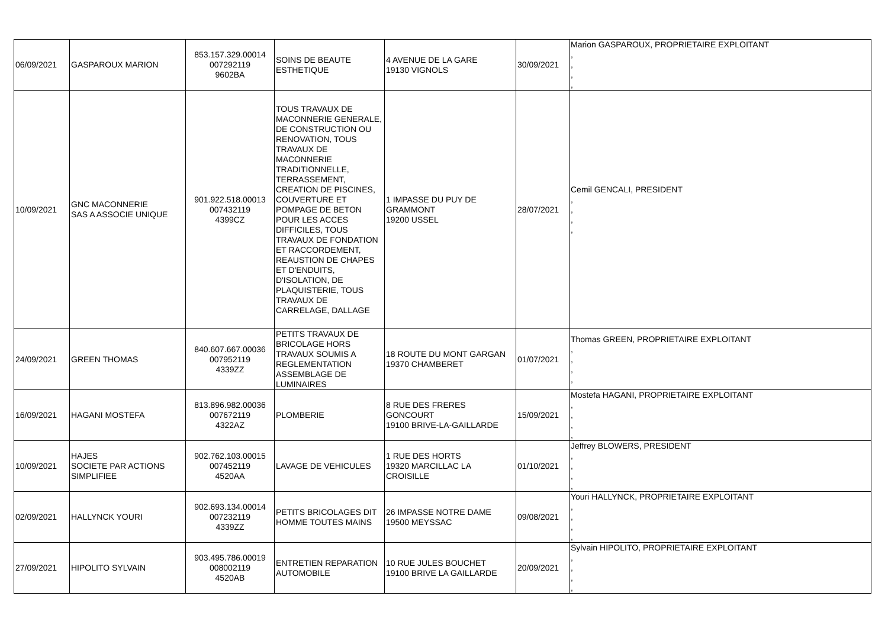| 06/09/2021 | GASPAROUX MARION | 853.157.329.00014 007292119 9602BA | SOINS DE BEAUTE ESTHETIQUE | 4 AVENUE DE LA GARE 19130 VIGNOLS | 30/09/2021 | Marion GASPAROUX, PROPRIETAIRE EXPLOITANT , , , , |
| 10/09/2021 | GNC MACONNERIE SAS A ASSOCIE UNIQUE | 901.922.518.00013 007432119 4399CZ | TOUS TRAVAUX DE MACONNERIE GENERALE, DE CONSTRUCTION OU RENOVATION, TOUS TRAVAUX DE MACONNERIE TRADITIONNELLE, TERRASSEMENT, CREATION DE PISCINES, COUVERTURE ET POMPAGE DE BETON POUR LES ACCES DIFFICILES, TOUS TRAVAUX DE FONDATION ET RACCORDEMENT, REAUSTION DE CHAPES ET D'ENDUITS, D'ISOLATION, DE PLAQUISTERIE, TOUS TRAVAUX DE CARRELAGE, DALLAGE | 1 IMPASSE DU PUY DE GRAMMONT 19200 USSEL | 28/07/2021 | Cemil GENCALI, PRESIDENT , , , , |
| 24/09/2021 | GREEN THOMAS | 840.607.667.00036 007952119 4339ZZ | PETITS TRAVAUX DE BRICOLAGE HORS TRAVAUX SOUMIS A REGLEMENTATION ASSEMBLAGE DE LUMINAIRES | 18 ROUTE DU MONT GARGAN 19370 CHAMBERET | 01/07/2021 | Thomas GREEN, PROPRIETAIRE EXPLOITANT , , , , |
| 16/09/2021 | HAGANI MOSTEFA | 813.896.982.00036 007672119 4322AZ | PLOMBERIE | 8 RUE DES FRERES GONCOURT 19100 BRIVE-LA-GAILLARDE | 15/09/2021 | Mostefa HAGANI, PROPRIETAIRE EXPLOITANT , , , , |
| 10/09/2021 | HAJES SOCIETE PAR ACTIONS SIMPLIFIEE | 902.762.103.00015 007452119 4520AA | LAVAGE DE VEHICULES | 1 RUE DES HORTS 19320 MARCILLAC LA CROISILLE | 01/10/2021 | Jeffrey BLOWERS, PRESIDENT , , , , |
| 02/09/2021 | HALLYNCK YOURI | 902.693.134.00014 007232119 4339ZZ | PETITS BRICOLAGES DIT HOMME TOUTES MAINS | 26 IMPASSE NOTRE DAME 19500 MEYSSAC | 09/08/2021 | Youri HALLYNCK, PROPRIETAIRE EXPLOITANT , , , , |
| 27/09/2021 | HIPOLITO SYLVAIN | 903.495.786.00019 008002119 4520AB | ENTRETIEN REPARATION AUTOMOBILE | 10 RUE JULES BOUCHET 19100 BRIVE LA GAILLARDE | 20/09/2021 | Sylvain HIPOLITO, PROPRIETAIRE EXPLOITANT , , , , |